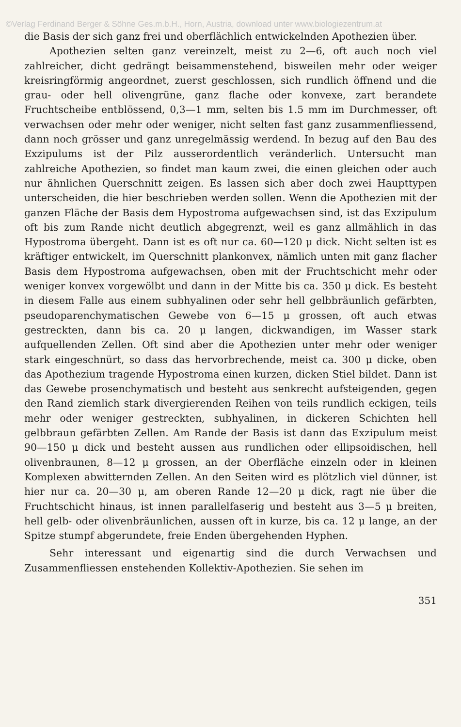©Verlag Ferdinand Berger & Söhne Ges.m.b.H., Horn, Austria, download unter www.biologiezentrum.at
die Basis der sich ganz frei und oberflächlich entwickelnden Apothezien über.
Apothezien selten ganz vereinzelt, meist zu 2—6, oft auch noch viel zahlreicher, dicht gedrängt beisammenstehend, bisweilen mehr oder weiger kreisringförmig angeordnet, zuerst geschlossen, sich rundlich öffnend und die grau- oder hell olivengrüne, ganz flache oder konvexe, zart berandete Fruchtscheibe entblössend, 0,3—1 mm, selten bis 1.5 mm im Durchmesser, oft verwachsen oder mehr oder weniger, nicht selten fast ganz zusammenfliessend, dann noch grösser und ganz unregelmässig werdend. In bezug auf den Bau des Exzipulums ist der Pilz ausserordentlich veränderlich. Untersucht man zahlreiche Apothezien, so findet man kaum zwei, die einen gleichen oder auch nur ähnlichen Querschnitt zeigen. Es lassen sich aber doch zwei Haupttypen unterscheiden, die hier beschrieben werden sollen. Wenn die Apothezien mit der ganzen Fläche der Basis dem Hypostroma aufgewachsen sind, ist das Exzipulum oft bis zum Rande nicht deutlich abgegrenzt, weil es ganz allmählich in das Hypostroma übergeht. Dann ist es oft nur ca. 60—120 μ dick. Nicht selten ist es kräftiger entwickelt, im Querschnitt plankonvex, nämlich unten mit ganz flacher Basis dem Hypostroma aufgewachsen, oben mit der Fruchtschicht mehr oder weniger konvex vorgewölbt und dann in der Mitte bis ca. 350 μ dick. Es besteht in diesem Falle aus einem subhyalinen oder sehr hell gelbbräunlich gefärbten, pseudoparenchymatischen Gewebe von 6—15 μ grossen, oft auch etwas gestreckten, dann bis ca. 20 μ langen, dickwandigen, im Wasser stark aufquellenden Zellen. Oft sind aber die Apothezien unter mehr oder weniger stark eingeschnürt, so dass das hervorbrechende, meist ca. 300 μ dicke, oben das Apothezium tragende Hypostroma einen kurzen, dicken Stiel bildet. Dann ist das Gewebe prosenchymatisch und besteht aus senkrecht aufsteigenden, gegen den Rand ziemlich stark divergierenden Reihen von teils rundlich eckigen, teils mehr oder weniger gestreckten, subhyalinen, in dickeren Schichten hell gelbbraun gefärbten Zellen. Am Rande der Basis ist dann das Exzipulum meist 90—150 μ dick und besteht aussen aus rundlichen oder ellipsoidischen, hell olivenbraunen, 8—12 μ grossen, an der Oberfläche einzeln oder in kleinen Komplexen abwitternden Zellen. An den Seiten wird es plötzlich viel dünner, ist hier nur ca. 20—30 μ, am oberen Rande 12—20 μ dick, ragt nie über die Fruchtschicht hinaus, ist innen parallelfaserig und besteht aus 3—5 μ breiten, hell gelb- oder olivenbräunlichen, aussen oft in kurze, bis ca. 12 μ lange, an der Spitze stumpf abgerundete, freie Enden übergehenden Hyphen.
Sehr interessant und eigenartig sind die durch Verwachsen und Zusammenfliessen enstehenden Kollektiv-Apothezien. Sie sehen im
351